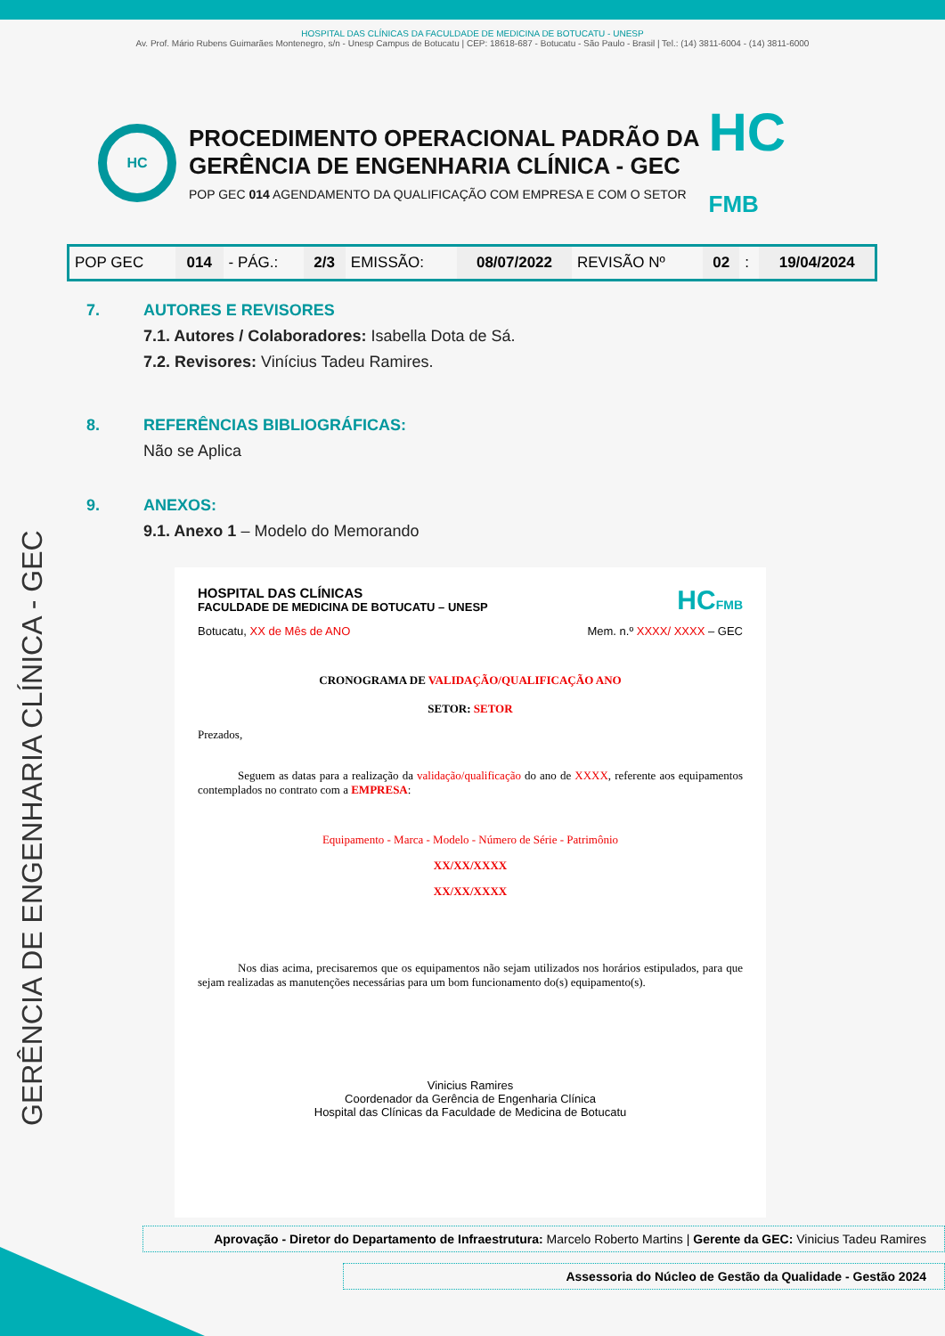HOSPITAL DAS CLÍNICAS DA FACULDADE DE MEDICINA DE BOTUCATU - UNESP
Av. Prof. Mário Rubens Guimarães Montenegro, s/n - Unesp Campus de Botucatu | CEP: 18618-687 - Botucatu - São Paulo - Brasil | Tel.: (14) 3811-6004 - (14) 3811-6000
GERÊNCIA DE ENGENHARIA CLÍNICA - GEC
HC
PROCEDIMENTO OPERACIONAL PADRÃO DA
GERÊNCIA DE ENGENHARIA CLÍNICA - GEC
POP GEC 014 AGENDAMENTO DA QUALIFICAÇÃO COM EMPRESA E COM O SETOR
HC
FMB
| POP GEC | 014 | - PÁG.: | 2/3 | EMISSÃO: | 08/07/2022 | REVISÃO Nº | 02 | : | 19/04/2024 |
7. AUTORES E REVISORES
7.1. Autores / Colaboradores: Isabella Dota de Sá.
7.2. Revisores: Vinícius Tadeu Ramires.
8. REFERÊNCIAS BIBLIOGRÁFICAS:
Não se Aplica
9. ANEXOS:
9.1. Anexo 1 – Modelo do Memorando
HOSPITAL DAS CLÍNICAS
FACULDADE DE MEDICINA DE BOTUCATU – UNESP
HCFMB
Botucatu, XX de Mês de ANO Mem. n.º XXXX/ XXXX – GEC
CRONOGRAMA DE VALIDAÇÃO/QUALIFICAÇÃO ANO
SETOR: SETOR
Prezados,
Seguem as datas para a realização da validação/qualificação do ano de XXXX, referente aos equipamentos contemplados no contrato com a EMPRESA:
Equipamento - Marca - Modelo - Número de Série - Patrimônio
XX/XX/XXXX
XX/XX/XXXX
Nos dias acima, precisaremos que os equipamentos não sejam utilizados nos horários estipulados, para que sejam realizadas as manutenções necessárias para um bom funcionamento do(s) equipamento(s).
Vinicius Ramires
Coordenador da Gerência de Engenharia Clínica
Hospital das Clínicas da Faculdade de Medicina de Botucatu
Aprovação - Diretor do Departamento de Infraestrutura: Marcelo Roberto Martins | Gerente da GEC: Vinicius Tadeu Ramires
Assessoria do Núcleo de Gestão da Qualidade - Gestão 2024